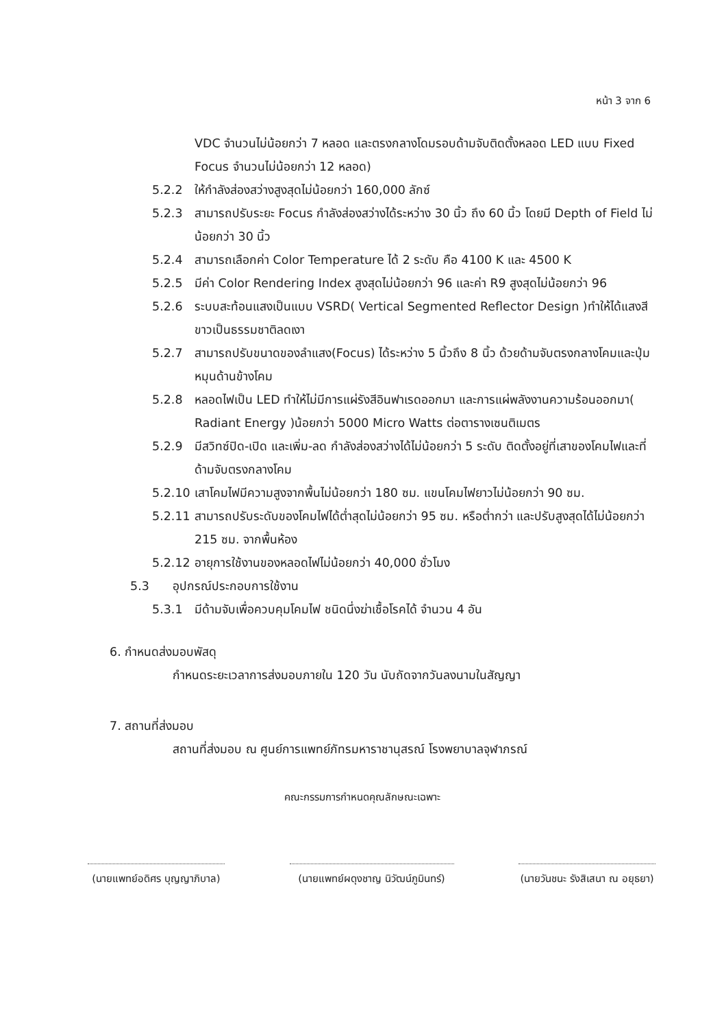หน้า 3 จาก 6
VDC จำนวนไม่น้อยกว่า 7 หลอด และตรงกลางโดมรอบด้ามจับติดตั้งหลอด LED แบบ Fixed Focus จำนวนไม่น้อยกว่า 12 หลอด)
5.2.2 ให้กำลังส่องสว่างสูงสุดไม่น้อยกว่า 160,000 ลักซ์
5.2.3 สามารถปรับระยะ Focus กำลังส่องสว่างได้ระหว่าง 30 นิ้ว ถึง 60 นิ้ว โดยมี Depth of Field ไม่น้อยกว่า 30 นิ้ว
5.2.4 สามารถเลือกค่า Color Temperature ได้ 2 ระดับ คือ 4100 K และ 4500 K
5.2.5 มีค่า Color Rendering Index สูงสุดไม่น้อยกว่า 96 และค่า R9 สูงสุดไม่น้อยกว่า 96
5.2.6 ระบบสะท้อนแสงเป็นแบบ VSRD( Vertical Segmented Reflector Design )ทำให้ได้แสงสีขาวเป็นธรรมชาติลดเงา
5.2.7 สามารถปรับขนาดของลำแสง(Focus) ได้ระหว่าง 5 นิ้วถึง 8 นิ้ว ด้วยด้ามจับตรงกลางโคมและปุ่มหมุนด้านข้างโคม
5.2.8 หลอดไฟเป็น LED ทำให้ไม่มีการแผ่รังสีอินฟาเรดออกมา และการแผ่พลังงานความร้อนออกมา( Radiant Energy )น้อยกว่า 5000 Micro Watts ต่อตารางเซนติเมตร
5.2.9 มีสวิทซ์ปิด-เปิด และเพิ่ม-ลด กำลังส่องสว่างได้ไม่น้อยกว่า 5 ระดับ ติดตั้งอยู่ที่เสาของโคมไฟและที่ด้ามจับตรงกลางโคม
5.2.10 เสาโคมไฟมีความสูงจากพื้นไม่น้อยกว่า 180 ซม. แขนโคมไฟยาวไม่น้อยกว่า 90 ซม.
5.2.11 สามารถปรับระดับของโคมไฟได้ต่ำสุดไม่น้อยกว่า 95 ซม. หรือต่ำกว่า และปรับสูงสุดได้ไม่น้อยกว่า 215 ซม. จากพื้นห้อง
5.2.12 อายุการใช้งานของหลอดไฟไม่น้อยกว่า 40,000 ชั่วโมง
5.3 อุปกรณ์ประกอบการใช้งาน
5.3.1 มีด้ามจับเพื่อควบคุมโคมไฟ ชนิดนึ่งฆ่าเชื้อโรคได้ จำนวน 4 อัน
6. กำหนดส่งมอบพัสดุ
กำหนดระยะเวลาการส่งมอบภายใน 120 วัน นับถัดจากวันลงนามในสัญญา
7. สถานที่ส่งมอบ
สถานที่ส่งมอบ ณ ศูนย์การแพทย์ภัทรมหาราชานุสรณ์ โรงพยาบาลจุฬาภรณ์
คณะกรรมการกำหนดคุณลักษณะเฉพาะ
(นายแพทย์อดิศร บุญญาภิบาล) (นายแพทย์ผดุงชาญ นิวัฒน์ภูมินทร์)
(นายวันชนะ รังสิเสนา ณ อยุธยา)